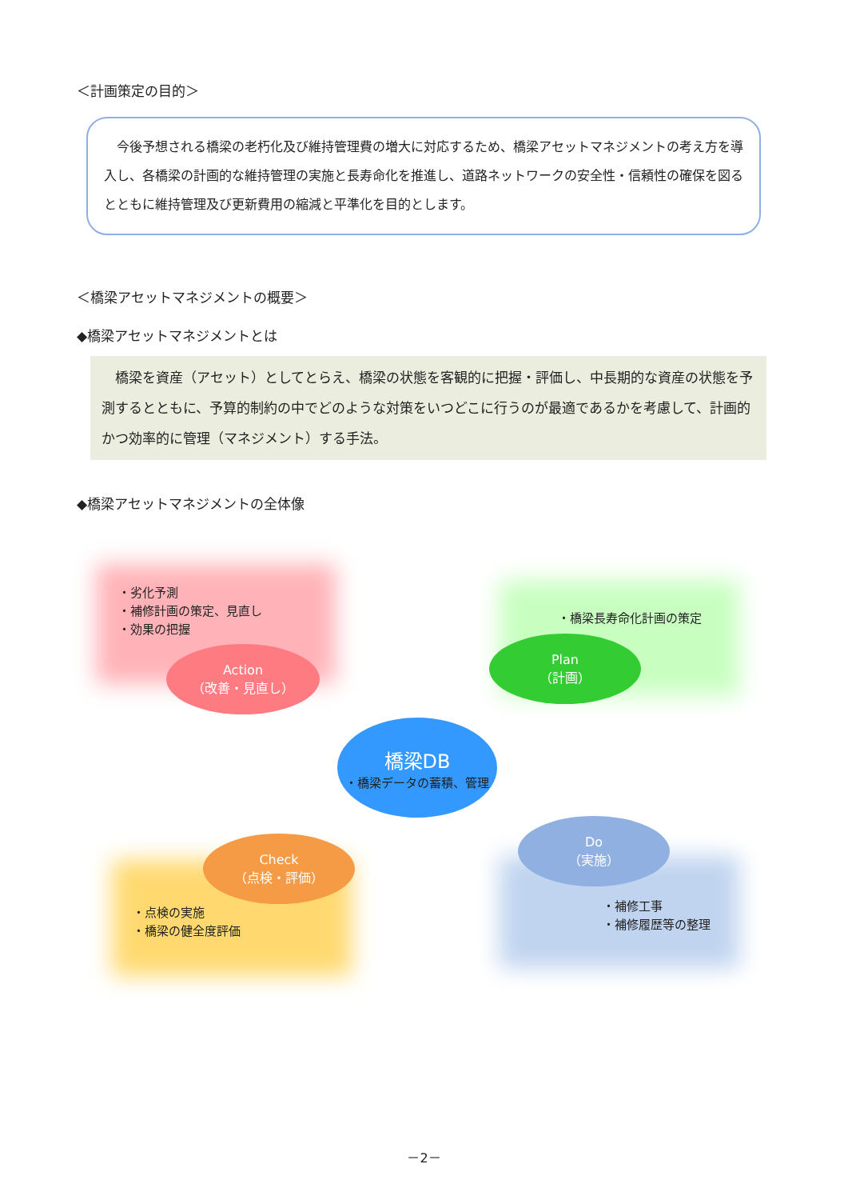＜計画策定の目的＞
　今後予想される橋梁の老朽化及び維持管理費の増大に対応するため、橋梁アセットマネジメントの考え方を導入し、各橋梁の計画的な維持管理の実施と長寿命化を推進し、道路ネットワークの安全性・信頼性の確保を図るとともに維持管理及び更新費用の縮減と平準化を目的とします。
＜橋梁アセットマネジメントの概要＞
◆橋梁アセットマネジメントとは
　橋梁を資産（アセット）としてとらえ、橋梁の状態を客観的に把握・評価し、中長期的な資産の状態を予測するとともに、予算的制約の中でどのような対策をいつどこに行うのが最適であるかを考慮して、計画的かつ効率的に管理（マネジメント）する手法。
◆橋梁アセットマネジメントの全体像
・劣化予測
・補修計画の策定、見直し
・効果の把握
・橋梁長寿命化計画の策定
・点検の実施
・橋梁の健全度評価
・補修工事
・補修履歴等の整理
Action
（改善・見直し）
Plan
（計画）
橋梁DB
・橋梁データの蓄積、管理
Check
（点検・評価）
Do
（実施）
－2－